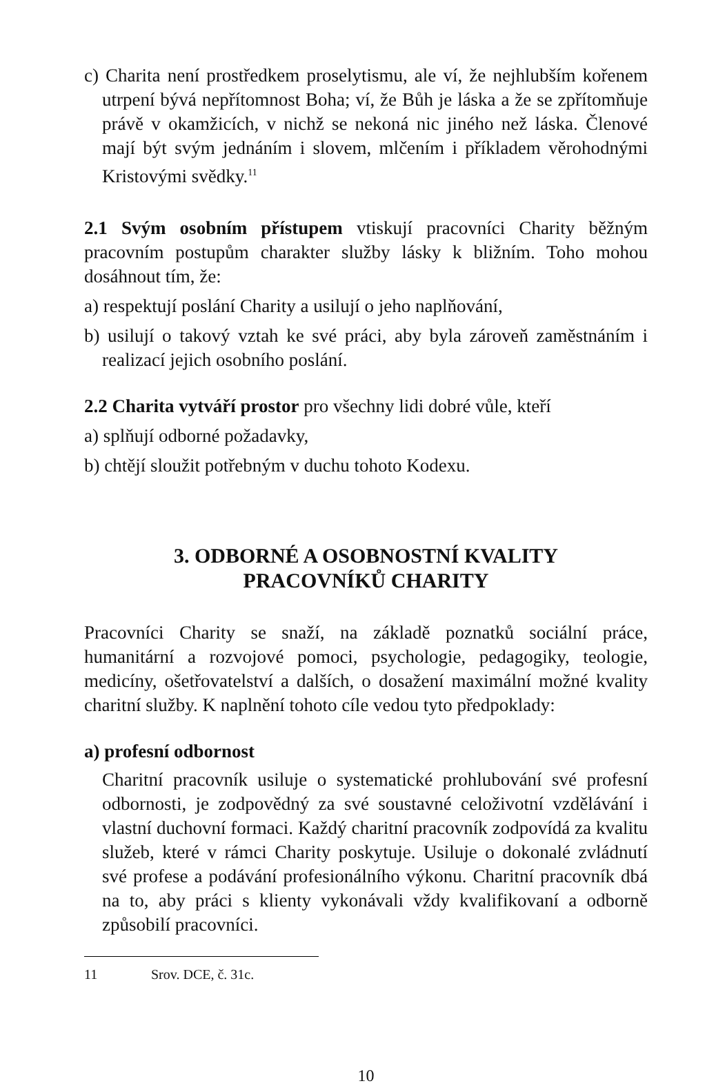c) Charita není prostředkem proselytismu, ale ví, že nejhlubším kořenem utrpení bývá nepřítomnost Boha; ví, že Bůh je láska a že se zpřítomňuje právě v okamžicích, v nichž se nekoná nic jiného než láska. Členové mají být svým jednáním i slovem, mlčením i příkladem věrohodnými Kristovými svědky.<sup>11</sup>
2.1 Svým osobním přístupem vtiskují pracovníci Charity běžným pracovním postupům charakter služby lásky k bližním. Toho mohou dosáhnout tím, že:
a) respektují poslání Charity a usilují o jeho naplňování,
b) usilují o takový vztah ke své práci, aby byla zároveň zaměstnáním i realizací jejich osobního poslání.
2.2 Charita vytváří prostor pro všechny lidi dobré vůle, kteří
a) splňují odborné požadavky,
b) chtějí sloužit potřebným v duchu tohoto Kodexu.
3. ODBORNÉ A OSOBNOSTNÍ KVALITY
PRACOVNÍKŮ CHARITY
Pracovníci Charity se snaží, na základě poznatků sociální práce, humanitární a rozvojové pomoci, psychologie, pedagogiky, teologie, medicíny, ošetřovatelství a dalších, o dosažení maximální možné kvality charitní služby. K naplnění tohoto cíle vedou tyto předpoklady:
a) profesní odbornost
Charitní pracovník usiluje o systematické prohlubování své profesní odbornosti, je zodpovědný za své soustavné celoživotní vzdělávání i vlastní duchovní formaci. Každý charitní pracovník zodpovídá za kvalitu služeb, které v rámci Charity poskytuje. Usiluje o dokonalé zvládnutí své profese a podávání profesionálního výkonu. Charitní pracovník dbá na to, aby práci s klienty vykonávali vždy kvalifikovaní a odborně způsobilí pracovníci.
11 Srov. DCE, č. 31c.
10